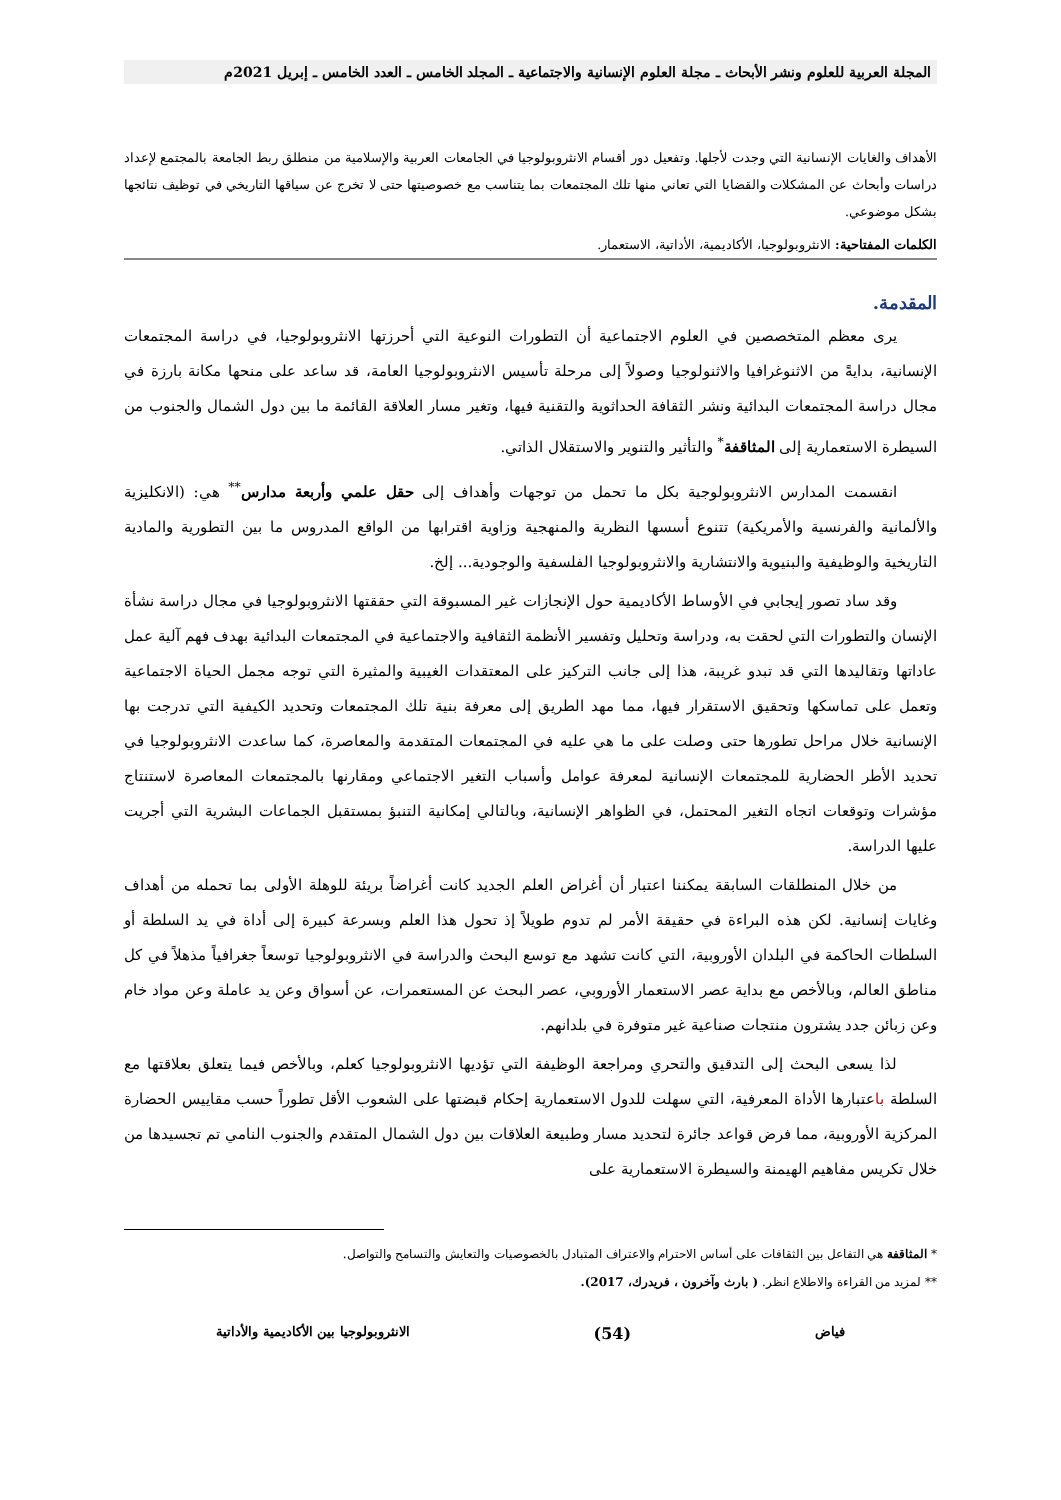المجلة العربية للعلوم ونشر الأبحاث ـ مجلة العلوم الإنسانية والاجتماعية ـ المجلد الخامس ـ العدد الخامس ـ إبريل 2021م
الأهداف والغايات الإنسانية التي وجدت لأجلها. وتفعيل دور أقسام الانثروبولوجيا في الجامعات العربية والإسلامية من منطلق ربط الجامعة بالمجتمع لإعداد دراسات وأبحاث عن المشكلات والقضايا التي تعاني منها تلك المجتمعات بما يتناسب مع خصوصيتها حتى لا تخرج عن سياقها التاريخي في توظيف نتائجها بشكل موضوعي.
الكلمات المفتاحية: الانثروبولوجيا، الأكاديمية، الأداتية، الاستعمار.
المقدمة.
يرى معظم المتخصصين في العلوم الاجتماعية أن التطورات النوعية التي أحرزتها الانثروبولوجيا، في دراسة المجتمعات الإنسانية، بدايةً من الاثنوغرافيا والاثنولوجيا وصولاً إلى مرحلة تأسيس الانثروبولوجيا العامة، قد ساعد على منحها مكانة بارزة في مجال دراسة المجتمعات البدائية ونشر الثقافة الحداثوية والتقنية فيها، وتغير مسار العلاقة القائمة ما بين دول الشمال والجنوب من السيطرة الاستعمارية إلى المثاقفة<sup>*</sup> والتأثير والتنوير والاستقلال الذاتي.
انقسمت المدارس الانثروبولوجية بكل ما تحمل من توجهات وأهداف إلى حقل علمي وأربعة مدارس<sup>**</sup> هي: (الانكليزية والألمانية والفرنسية والأمريكية) تتنوع أسسها النظرية والمنهجية وزاوية اقترابها من الواقع المدروس ما بين التطورية والمادية التاريخية والوظيفية والبنيوية والانتشارية والانثروبولوجيا الفلسفية والوجودية... إلخ.
وقد ساد تصور إيجابي في الأوساط الأكاديمية حول الإنجازات غير المسبوقة التي حققتها الانثروبولوجيا في مجال دراسة نشأة الإنسان والتطورات التي لحقت به، ودراسة وتحليل وتفسير الأنظمة الثقافية والاجتماعية في المجتمعات البدائية بهدف فهم آلية عمل عاداتها وتقاليدها التي قد تبدو غريبة، هذا إلى جانب التركيز على المعتقدات الغيبية والمثيرة التي توجه مجمل الحياة الاجتماعية وتعمل على تماسكها وتحقيق الاستقرار فيها، مما مهد الطريق إلى معرفة بنية تلك المجتمعات وتحديد الكيفية التي تدرجت بها الإنسانية خلال مراحل تطورها حتى وصلت على ما هي عليه في المجتمعات المتقدمة والمعاصرة، كما ساعدت الانثروبولوجيا في تحديد الأطر الحضارية للمجتمعات الإنسانية لمعرفة عوامل وأسباب التغير الاجتماعي ومقارنها بالمجتمعات المعاصرة لاستنتاج مؤشرات وتوقعات اتجاه التغير المحتمل، في الظواهر الإنسانية، وبالتالي إمكانية التنبؤ بمستقبل الجماعات البشرية التي أجريت عليها الدراسة.
من خلال المنطلقات السابقة يمكننا اعتبار أن أغراض العلم الجديد كانت أغراضاً بريئة للوهلة الأولى بما تحمله من أهداف وغايات إنسانية. لكن هذه البراءة في حقيقة الأمر لم تدوم طويلاً إذ تحول هذا العلم وبسرعة كبيرة إلى أداة في يد السلطة أو السلطات الحاكمة في البلدان الأوروبية، التي كانت تشهد مع توسع البحث والدراسة في الانثروبولوجيا توسعاً جغرافياً مذهلاً في كل مناطق العالم، وبالأخص مع بداية عصر الاستعمار الأوروبي، عصر البحث عن المستعمرات، عن أسواق وعن يد عاملة وعن مواد خام وعن زبائن جدد يشترون منتجات صناعية غير متوفرة في بلدانهم.
لذا يسعى البحث إلى التدقيق والتحري ومراجعة الوظيفة التي تؤديها الانثروبولوجيا كعلم، وبالأخص فيما يتعلق بعلاقتها مع السلطة باعتبارها الأداة المعرفية، التي سهلت للدول الاستعمارية إحكام قبضتها على الشعوب الأقل تطوراً حسب مقاييس الحضارة المركزية الأوروبية، مما فرض قواعد جائرة لتحديد مسار وطبيعة العلاقات بين دول الشمال المتقدم والجنوب النامي تم تجسيدها من خلال تكريس مفاهيم الهيمنة والسيطرة الاستعمارية على
* المثاقفة هي التفاعل بين الثقافات على أساس الاحترام والاعتراف المتبادل بالخصوصيات والتعايش والتسامح والتواصل.
** لمزيد من القراءة والاطلاع انظر. ( بارث وآخرون ، فريدرك، 2017).
فياض (54) الانثروبولوجيا بين الأكاديمية والأداتية